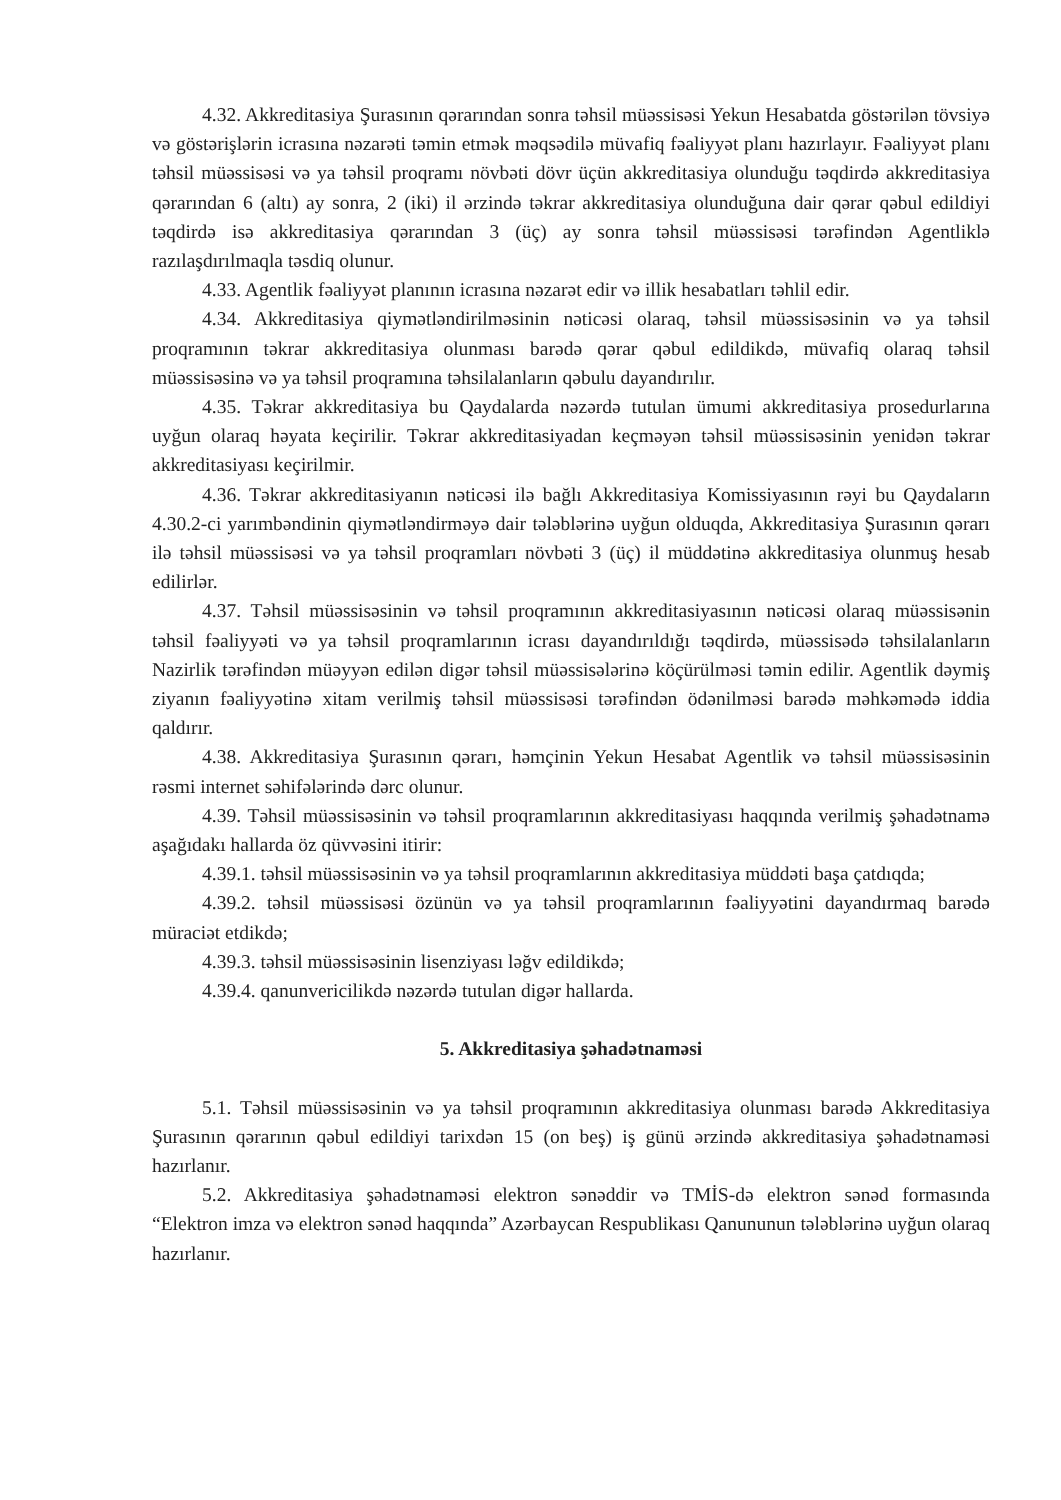4.32. Akkreditasiya Şurasının qərarından sonra təhsil müəssisəsi Yekun Hesabatda göstərilən tövsiyə və göstərişlərin icrasına nəzarəti təmin etmək məqsədilə müvafiq fəaliyyət planı hazırlayır. Fəaliyyət planı təhsil müəssisəsi və ya təhsil proqramı növbəti dövr üçün akkreditasiya olunduğu təqdirdə akkreditasiya qərarından 6 (altı) ay sonra, 2 (iki) il ərzində təkrar akkreditasiya olunduğuna dair qərar qəbul edildiyi təqdirdə isə akkreditasiya qərarından 3 (üç) ay sonra təhsil müəssisəsi tərəfindən Agentliklə razılaşdırılmaqla təsdiq olunur.
4.33. Agentlik fəaliyyət planının icrasına nəzarət edir və illik hesabatları təhlil edir.
4.34. Akkreditasiya qiymətləndirilməsinin nəticəsi olaraq, təhsil müəssisəsinin və ya təhsil proqramının təkrar akkreditasiya olunması barədə qərar qəbul edildikdə, müvafiq olaraq təhsil müəssisəsinə və ya təhsil proqramına təhsilalanların qəbulu dayandırılır.
4.35. Təkrar akkreditasiya bu Qaydalarda nəzərdə tutulan ümumi akkreditasiya prosedurlarına uyğun olaraq həyata keçirilir. Təkrar akkreditasiyadan keçməyən təhsil müəssisəsinin yenidən təkrar akkreditasiyası keçirilmir.
4.36. Təkrar akkreditasiyanın nəticəsi ilə bağlı Akkreditasiya Komissiyasının rəyi bu Qaydaların 4.30.2-ci yarımbəndinin qiymətləndirməyə dair tələblərinə uyğun olduqda, Akkreditasiya Şurasının qərarı ilə təhsil müəssisəsi və ya təhsil proqramları növbəti 3 (üç) il müddətinə akkreditasiya olunmuş hesab edilirlər.
4.37. Təhsil müəssisəsinin və təhsil proqramının akkreditasiyasının nəticəsi olaraq müəssisənin təhsil fəaliyyəti və ya təhsil proqramlarının icrası dayandırıldığı təqdirdə, müəssisədə təhsilalanların Nazirlik tərəfindən müəyyən edilən digər təhsil müəssisələrinə köçürülməsi təmin edilir. Agentlik dəymiş ziyanın fəaliyyətinə xitam verilmiş təhsil müəssisəsi tərəfindən ödənilməsi barədə məhkəmədə iddia qaldırır.
4.38. Akkreditasiya Şurasının qərarı, həmçinin Yekun Hesabat Agentlik və təhsil müəssisəsinin rəsmi internet səhifələrində dərc olunur.
4.39. Təhsil müəssisəsinin və təhsil proqramlarının akkreditasiyası haqqında verilmiş şəhadətnamə aşağıdakı hallarda öz qüvvəsini itirir:
4.39.1. təhsil müəssisəsinin və ya təhsil proqramlarının akkreditasiya müddəti başa çatdıqda;
4.39.2. təhsil müəssisəsi özünün və ya təhsil proqramlarının fəaliyyətini dayandırmaq barədə müraciət etdikdə;
4.39.3. təhsil müəssisəsinin lisenziyası ləğv edildikdə;
4.39.4. qanunvericilikdə nəzərdə tutulan digər hallarda.
5. Akkreditasiya şəhadətnaməsi
5.1. Təhsil müəssisəsinin və ya təhsil proqramının akkreditasiya olunması barədə Akkreditasiya Şurasının qərarının qəbul edildiyi tarixdən 15 (on beş) iş günü ərzində akkreditasiya şəhadətnaməsi hazırlanır.
5.2. Akkreditasiya şəhadətnaməsi elektron sənəddir və TMİS-də elektron sənəd formasında “Elektron imza və elektron sənəd haqqında” Azərbaycan Respublikası Qanununun tələblərinə uyğun olaraq hazırlanır.